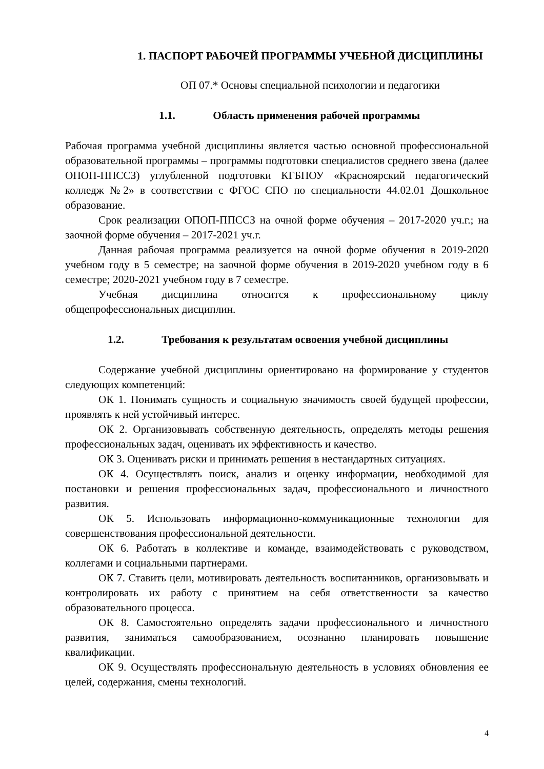1. ПАСПОРТ РАБОЧЕЙ ПРОГРАММЫ УЧЕБНОЙ ДИСЦИПЛИНЫ
ОП 07.* Основы специальной психологии и педагогики
1.1. Область применения рабочей программы
Рабочая программа учебной дисциплины является частью основной профессиональной образовательной программы – программы подготовки специалистов среднего звена (далее ОПОП-ППССЗ) углубленной подготовки КГБПОУ «Красноярский педагогический колледж №2» в соответствии с ФГОС СПО по специальности 44.02.01 Дошкольное образование.
Срок реализации ОПОП-ППССЗ на очной форме обучения – 2017-2020 уч.г.; на заочной форме обучения – 2017-2021 уч.г.
Данная рабочая программа реализуется на очной форме обучения в 2019-2020 учебном году в 5 семестре; на заочной форме обучения в 2019-2020 учебном году в 6 семестре; 2020-2021 учебном году в 7 семестре.
Учебная дисциплина относится к профессиональному циклу общепрофессиональных дисциплин.
1.2. Требования к результатам освоения учебной дисциплины
Содержание учебной дисциплины ориентировано на формирование у студентов следующих компетенций:
ОК 1. Понимать сущность и социальную значимость своей будущей профессии, проявлять к ней устойчивый интерес.
ОК 2. Организовывать собственную деятельность, определять методы решения профессиональных задач, оценивать их эффективность и качество.
ОК 3. Оценивать риски и принимать решения в нестандартных ситуациях.
ОК 4. Осуществлять поиск, анализ и оценку информации, необходимой для постановки и решения профессиональных задач, профессионального и личностного развития.
ОК 5. Использовать информационно-коммуникационные технологии для совершенствования профессиональной деятельности.
ОК 6. Работать в коллективе и команде, взаимодействовать с руководством, коллегами и социальными партнерами.
ОК 7. Ставить цели, мотивировать деятельность воспитанников, организовывать и контролировать их работу с принятием на себя ответственности за качество образовательного процесса.
ОК 8. Самостоятельно определять задачи профессионального и личностного развития, заниматься самообразованием, осознанно планировать повышение квалификации.
ОК 9. Осуществлять профессиональную деятельность в условиях обновления ее целей, содержания, смены технологий.
4